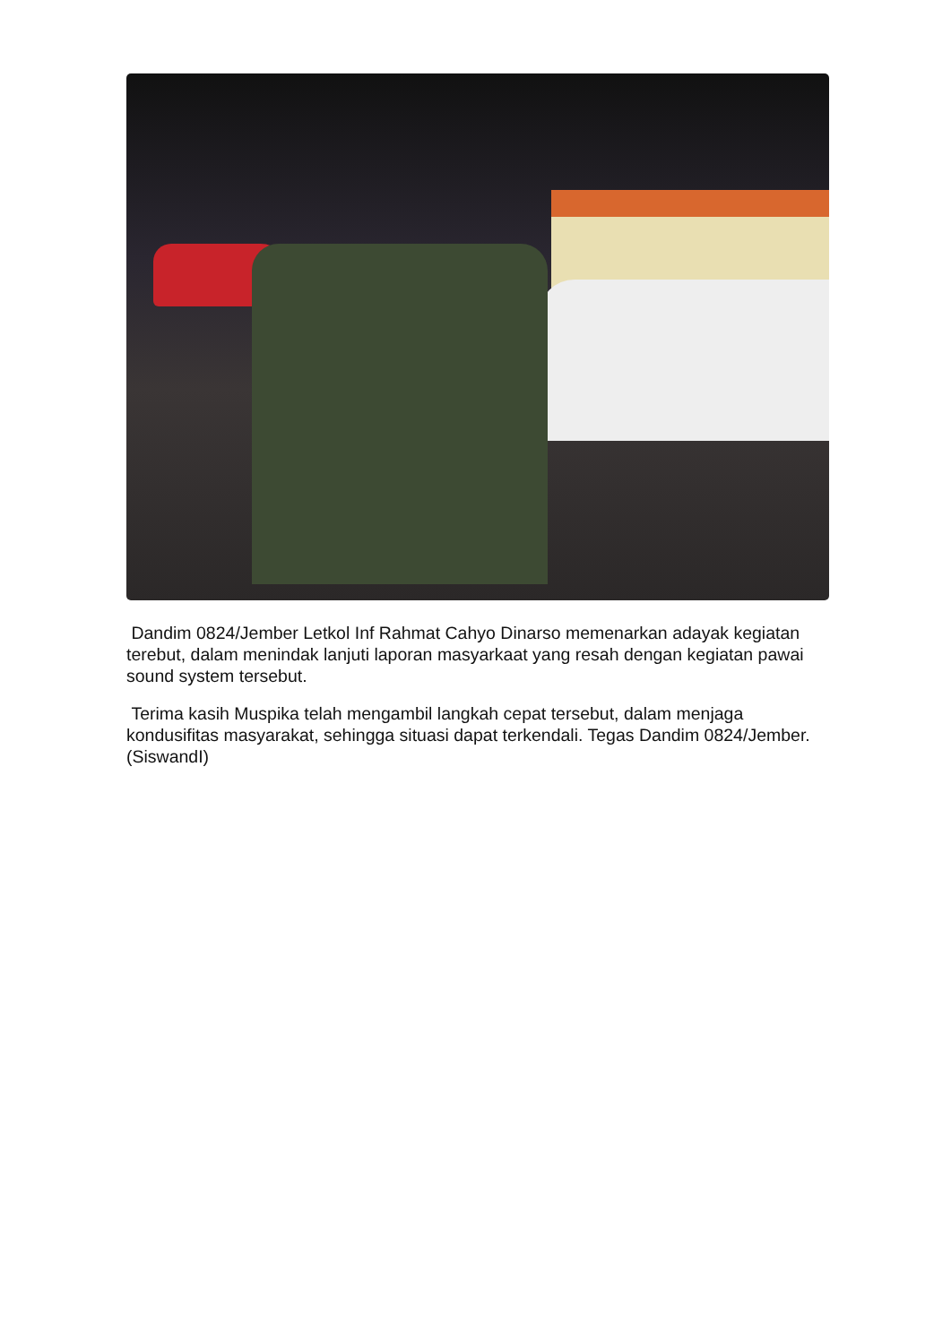Dandim 0824/Jember Letkol Inf Rahmat Cahyo Dinarso memenarkan adayak kegiatan terebut, dalam menindak lanjuti laporan masyarkaat yang resah dengan kegiatan pawai sound system tersebut.
Terima kasih Muspika telah mengambil langkah cepat tersebut, dalam menjaga kondusifitas masyarakat, sehingga situasi dapat terkendali. Tegas Dandim 0824/Jember. (SiswandI)